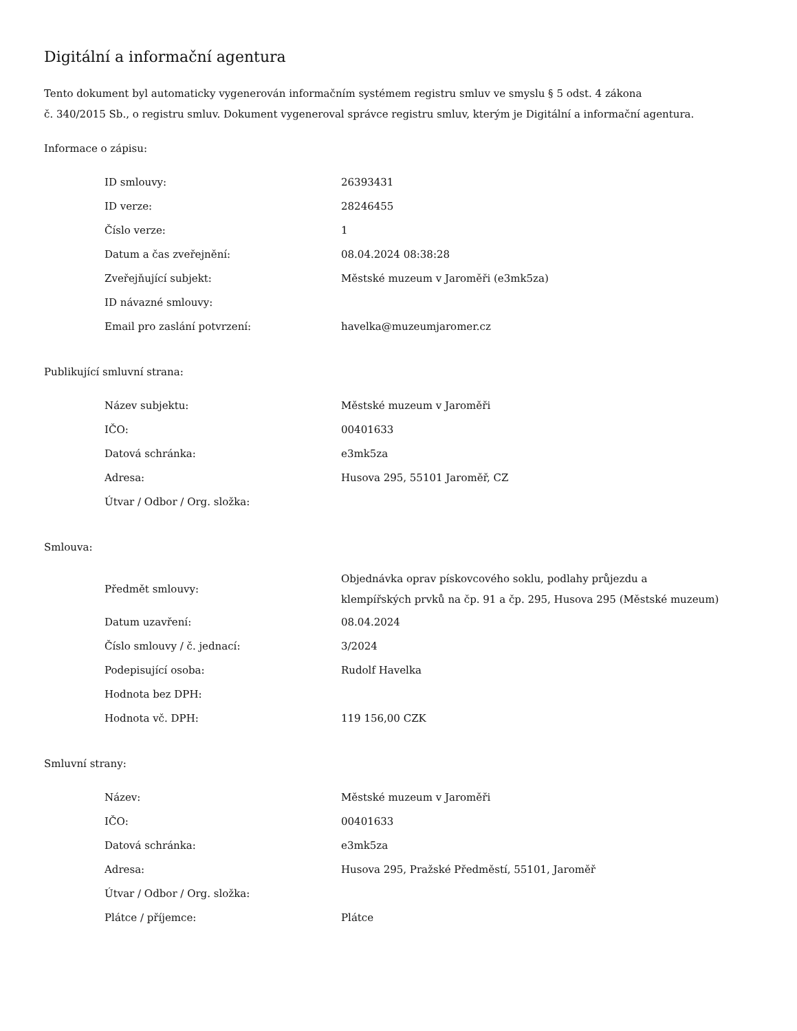Digitální a informační agentura
Tento dokument byl automaticky vygenerován informačním systémem registru smluv ve smyslu § 5 odst. 4 zákona
č. 340/2015 Sb., o registru smluv. Dokument vygeneroval správce registru smluv, kterým je Digitální a informační agentura.
Informace o zápisu:
| ID smlouvy: | 26393431 |
| ID verze: | 28246455 |
| Číslo verze: | 1 |
| Datum a čas zveřejnění: | 08.04.2024 08:38:28 |
| Zveřejňující subjekt: | Městské muzeum v Jaroměři (e3mk5za) |
| ID návazné smlouvy: | |
| Email pro zaslání potvrzení: | havelka@muzeumjaromer.cz |
Publikující smluvní strana:
| Název subjektu: | Městské muzeum v Jaroměři |
| IČO: | 00401633 |
| Datová schránka: | e3mk5za |
| Adresa: | Husova 295, 55101 Jaroměř, CZ |
| Útvar / Odbor / Org. složka: | |
Smlouva:
| Předmět smlouvy: | Objednávka oprav pískovcového soklu, podlahy průjezdu a klempířských prvků na čp. 91 a čp. 295, Husova 295 (Městské muzeum) |
| Datum uzavření: | 08.04.2024 |
| Číslo smlouvy / č. jednací: | 3/2024 |
| Podepisující osoba: | Rudolf Havelka |
| Hodnota bez DPH: | |
| Hodnota vč. DPH: | 119 156,00 CZK |
Smluvní strany:
| Název: | Městské muzeum v Jaroměři |
| IČO: | 00401633 |
| Datová schránka: | e3mk5za |
| Adresa: | Husova 295, Pražské Předměstí, 55101, Jaroměř |
| Útvar / Odbor / Org. složka: | |
| Plátce / příjemce: | Plátce |